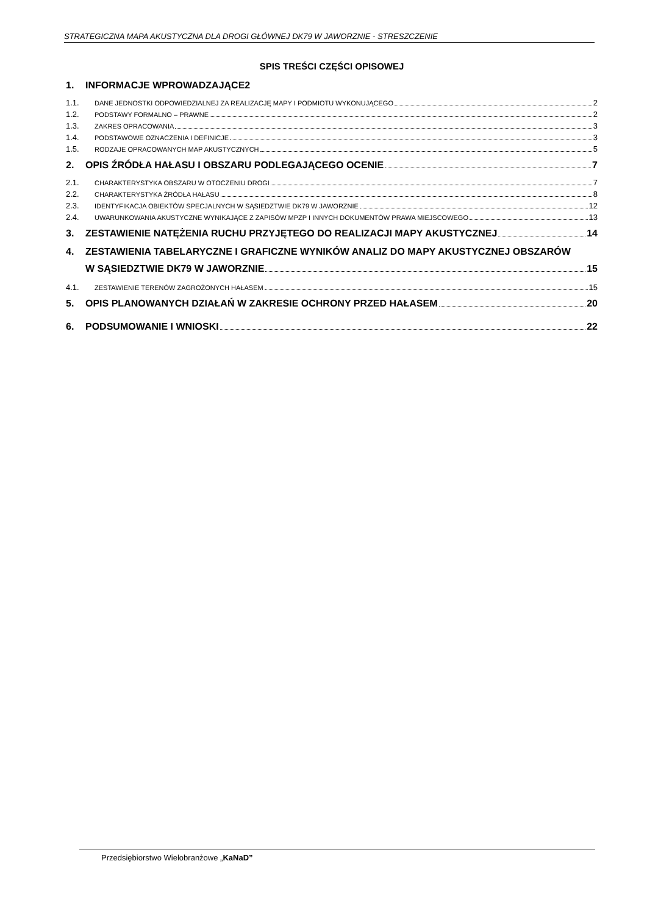STRATEGICZNA MAPA AKUSTYCZNA DLA DROGI GŁÓWNEJ DK79 W JAWORZNIE - STRESZCZENIE
SPIS TREŚCI CZĘŚCI OPISOWEJ
1. INFORMACJE WPROWADZAJĄCE2
1.1. DANE JEDNOSTKI ODPOWIEDZIALNEJ ZA REALIZACJĘ MAPY I PODMIOTU WYKONUJĄCEGO 2
1.2. PODSTAWY FORMALNO – PRAWNE 2
1.3. ZAKRES OPRACOWANIA 3
1.4. PODSTAWOWE OZNACZENIA I DEFINICJE 3
1.5. RODZAJE OPRACOWANYCH MAP AKUSTYCZNYCH 5
2. OPIS ŹRÓDŁA HAŁASU I OBSZARU PODLEGAJĄCEGO OCENIE 7
2.1. CHARAKTERYSTYKA OBSZARU W OTOCZENIU DROGI 7
2.2. CHARAKTERYSTYKA ŹRÓDŁA HAŁASU 8
2.3. IDENTYFIKACJA OBIEKTÓW SPECJALNYCH W SĄSIEDZTWIE DK79 W JAWORZNIE 12
2.4. UWARUNKOWANIA AKUSTYCZNE WYNIKAJĄCE Z ZAPISÓW MPZP I INNYCH DOKUMENTÓW PRAWA MIEJSCOWEGO 13
3. ZESTAWIENIE NATĘŻENIA RUCHU PRZYJĘTEGO DO REALIZACJI MAPY AKUSTYCZNEJ 14
4. ZESTAWIENIA TABELARYCZNE I GRAFICZNE WYNIKÓW ANALIZ DO MAPY AKUSTYCZNEJ OBSZARÓW
W SĄSIEDZTWIE DK79 W JAWORZNIE 15
4.1. ZESTAWIENIE TERENÓW ZAGROŻONYCH HAŁASEM 15
5. OPIS PLANOWANYCH DZIAŁAŃ W ZAKRESIE OCHRONY PRZED HAŁASEM 20
6. PODSUMOWANIE I WNIOSKI 22
Przedsiębiorstwo Wielobranżowe „KaNaD”